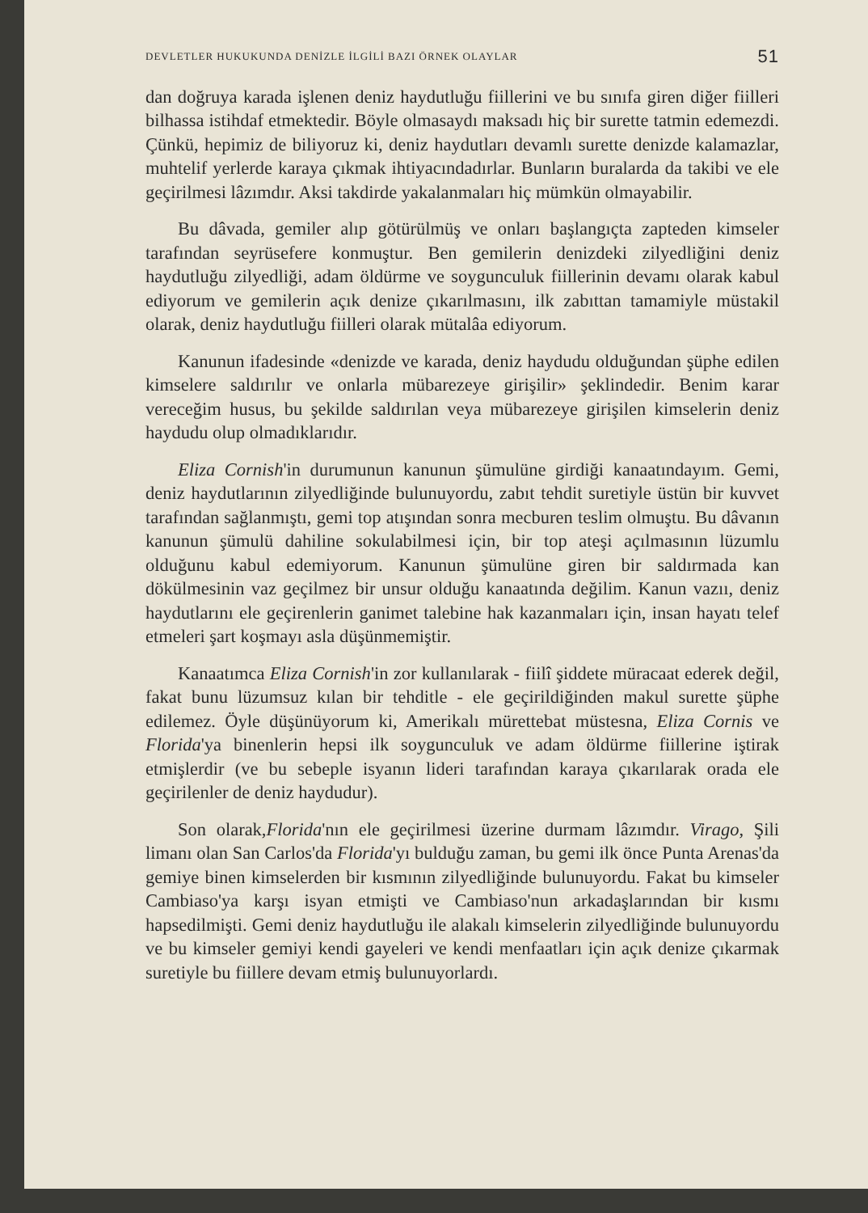DEVLETLER HUKUKUNDA DENİZLE İLGİLİ BAZI ÖRNEK OLAYLAR 51
dan doğruya karada işlenen deniz haydutluğu fiillerini ve bu sınıfa giren diğer fiilleri bilhassa istihdaf etmektedir. Böyle olmasaydı maksadı hiç bir surette tatmin edemezdi. Çünkü, hepimiz de biliyoruz ki, deniz haydutları devamlı surette denizde kalamazlar, muhtelif yerlerde karaya çıkmak ihtiyacındadırlar. Bunların buralarda da takibi ve ele geçirilmesi lâzımdır. Aksi takdirde yakalanmaları hiç mümkün olmayabilir.
Bu dâvada, gemiler alıp götürülmüş ve onları başlangıçta zapteden kimseler tarafından seyrüsefere konmuştur. Ben gemilerin denizdeki zilyedliğini deniz haydutluğu zilyedliği, adam öldürme ve soygunculuk fiillerinin devamı olarak kabul ediyorum ve gemilerin açık denize çıkarılmasını, ilk zabıttan tamamiyle müstakil olarak, deniz haydutluğu fiilleri olarak mütalâa ediyorum.
Kanunun ifadesinde «denizde ve karada, deniz haydudu olduğundan şüphe edilen kimselere saldırılır ve onlarla mübarezeye girişilir» şeklindedir. Benim karar vereceğim husus, bu şekilde saldırılan veya mübarezeye girişilen kimselerin deniz haydudu olup olmadıklarıdır.
Eliza Cornish'in durumunun kanunun şümulüne girdiği kanaatındayım. Gemi, deniz haydutlarının zilyedliğinde bulunuyordu, zabıt tehdit suretiyle üstün bir kuvvet tarafından sağlanmıştı, gemi top atışından sonra mecburen teslim olmuştu. Bu dâvanın kanunun şümulü dahiline sokulabilmesi için, bir top ateşi açılmasının lüzumlu olduğunu kabul edemiyorum. Kanunun şümulüne giren bir saldırmada kan dökülmesinin vaz geçilmez bir unsur olduğu kanaatında değilim. Kanun vazıı, deniz haydutlarını ele geçirenlerin ganimet talebine hak kazanmaları için, insan hayatı telef etmeleri şart koşmayı asla düşünmemiştir.
Kanaatımca Eliza Cornish'in zor kullanılarak - fiilî şiddete müracaat ederek değil, fakat bunu lüzumsuz kılan bir tehditle - ele geçirildiğinden makul surette şüphe edilemez. Öyle düşünüyorum ki, Amerikalı mürettebat müstesna, Eliza Cornis ve Florida'ya binenlerin hepsi ilk soygunculuk ve adam öldürme fiillerine iştirak etmişlerdir (ve bu sebeple isyanın lideri tarafından karaya çıkarılarak orada ele geçirilenler de deniz haydudur).
Son olarak,Florida'nın ele geçirilmesi üzerine durmam lâzımdır. Virago, Şili limanı olan San Carlos'da Florida'yı bulduğu zaman, bu gemi ilk önce Punta Arenas'da gemiye binen kimselerden bir kısmının zilyedliğinde bulunuyordu. Fakat bu kimseler Cambiaso'ya karşı isyan etmişti ve Cambiaso'nun arkadaşlarından bir kısmı hapsedilmişti. Gemi deniz haydutluğu ile alakalı kimselerin zilyedliğinde bulunuyordu ve bu kimseler gemiyi kendi gayeleri ve kendi menfaatları için açık denize çıkarmak suretiyle bu fiillere devam etmiş bulunuyorlardı.